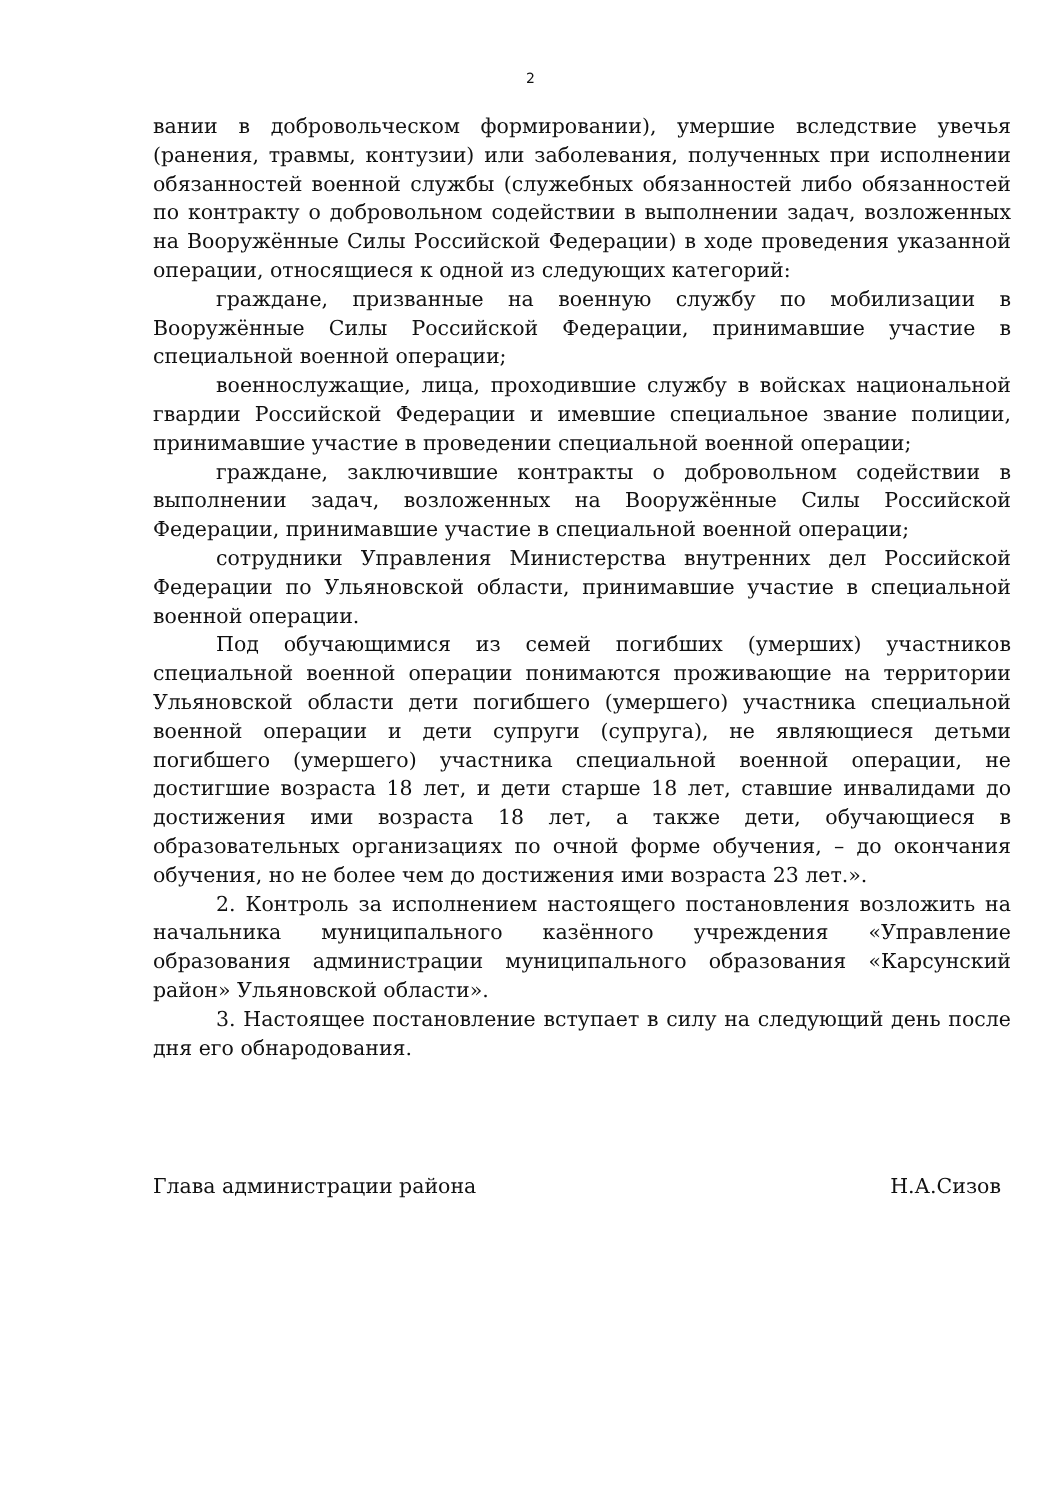2
вании в добровольческом формировании), умершие вследствие увечья (ранения, травмы, контузии) или заболевания, полученных при исполнении обязанностей военной службы (служебных обязанностей либо обязанностей по контракту о добровольном содействии в выполнении задач, возложенных на Вооружённые Силы Российской Федерации) в ходе проведения указанной операции, относящиеся к одной из следующих категорий:
граждане, призванные на военную службу по мобилизации в Вооружённые Силы Российской Федерации, принимавшие участие в специальной военной операции;
военнослужащие, лица, проходившие службу в войсках национальной гвардии Российской Федерации и имевшие специальное звание полиции, принимавшие участие в проведении специальной военной операции;
граждане, заключившие контракты о добровольном содействии в выполнении задач, возложенных на Вооружённые Силы Российской Федерации, принимавшие участие в специальной военной операции;
сотрудники Управления Министерства внутренних дел Российской Федерации по Ульяновской области, принимавшие участие в специальной военной операции.
Под обучающимися из семей погибших (умерших) участников специальной военной операции понимаются проживающие на территории Ульяновской области дети погибшего (умершего) участника специальной военной операции и дети супруги (супруга), не являющиеся детьми погибшего (умершего) участника специальной военной операции, не достигшие возраста 18 лет, и дети старше 18 лет, ставшие инвалидами до достижения ими возраста 18 лет, а также дети, обучающиеся в образовательных организациях по очной форме обучения, – до окончания обучения, но не более чем до достижения ими возраста 23 лет.».
2. Контроль за исполнением настоящего постановления возложить на начальника муниципального казённого учреждения «Управление образования администрации муниципального образования «Карсунский район» Ульяновской области».
3. Настоящее постановление вступает в силу на следующий день после дня его обнародования.
Глава администрации района Н.А.Сизов